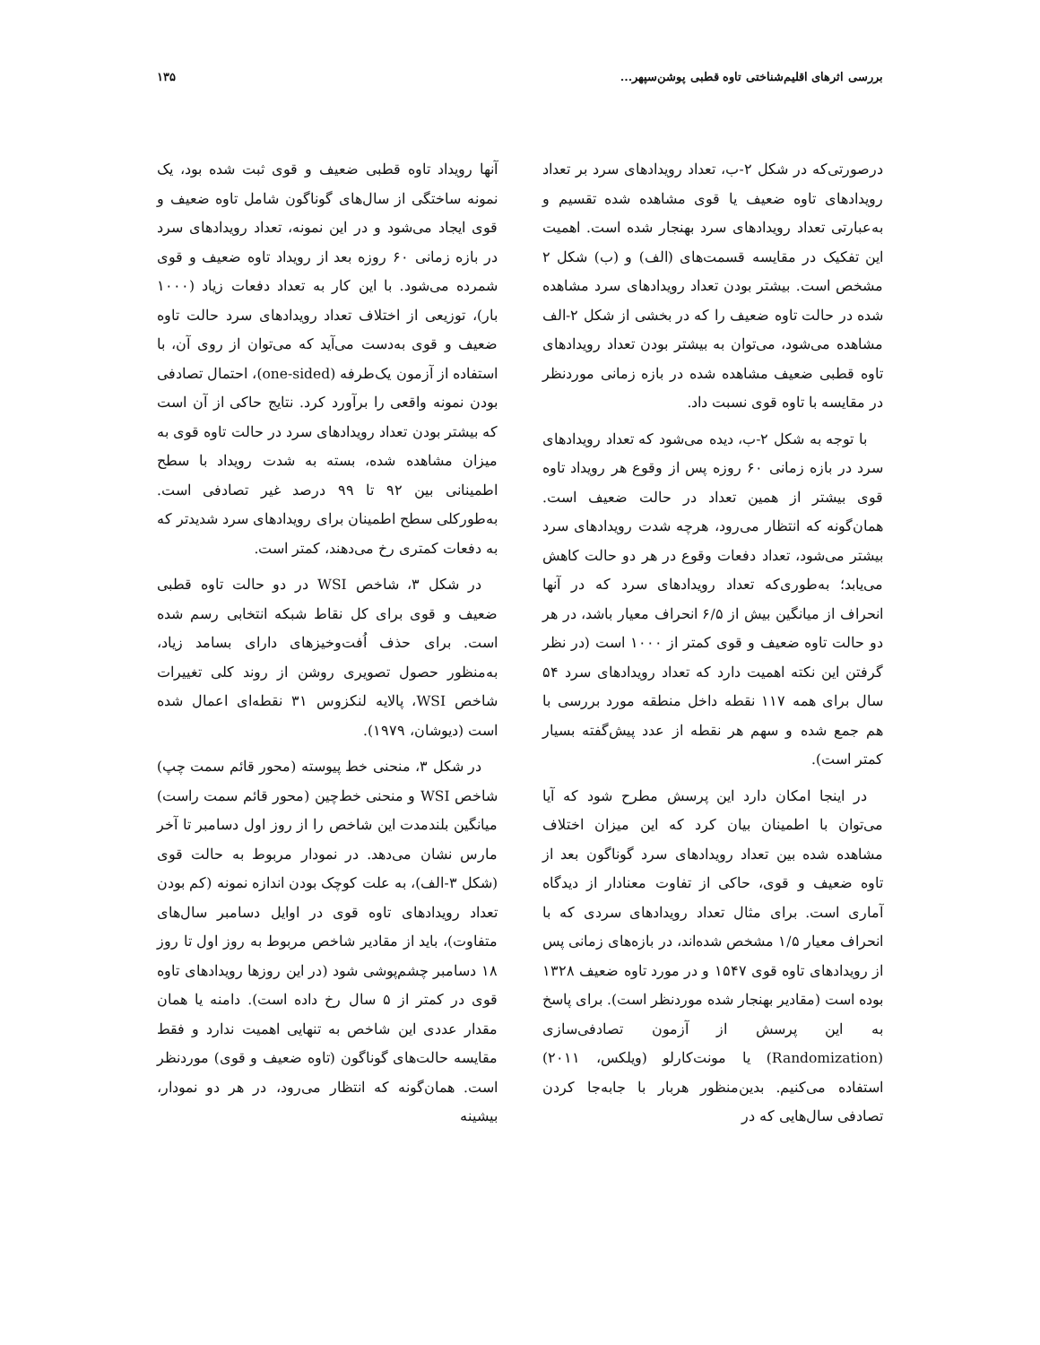بررسی اثرهای اقلیم‌شناختی تاوه قطبی پوشن‌سپهر... ۱۳۵
درصورتی‌که در شکل ۲-ب، تعداد رویدادهای سرد بر تعداد رویدادهای تاوه ضعیف یا قوی مشاهده شده تقسیم و به‌عبارتی تعداد رویدادهای سرد بهنجار شده است. اهمیت این تفکیک در مقایسه قسمت‌های (الف) و (ب) شکل ۲ مشخص است. بیشتر بودن تعداد رویدادهای سرد مشاهده شده در حالت تاوه ضعیف را که در بخشی از شکل ۲-الف مشاهده می‌شود، می‌توان به بیشتر بودن تعداد رویدادهای تاوه قطبی ضعیف مشاهده شده در بازه زمانی موردنظر در مقایسه با تاوه قوی نسبت داد.
با توجه به شکل ۲-ب، دیده می‌شود که تعداد رویدادهای سرد در بازه زمانی ۶۰ روزه پس از وقوع هر رویداد تاوه قوی بیشتر از همین تعداد در حالت ضعیف است. همان‌گونه که انتظار می‌رود، هرچه شدت رویدادهای سرد بیشتر می‌شود، تعداد دفعات وقوع در هر دو حالت کاهش می‌یابد؛ به‌طوری‌که تعداد رویدادهای سرد که در آنها انحراف از میانگین بیش از ۶/۵ انحراف معیار باشد، در هر دو حالت تاوه ضعیف و قوی کمتر از ۱۰۰۰ است (در نظر گرفتن این نکته اهمیت دارد که تعداد رویدادهای سرد ۵۴ سال برای همه ۱۱۷ نقطه داخل منطقه مورد بررسی با هم جمع شده و سهم هر نقطه از عدد پیش‌گفته بسیار کمتر است).
در اینجا امکان دارد این پرسش مطرح شود که آیا می‌توان با اطمینان بیان کرد که این میزان اختلاف مشاهده شده بین تعداد رویدادهای سرد گوناگون بعد از تاوه ضعیف و قوی، حاکی از تفاوت معنادار از دیدگاه آماری است. برای مثال تعداد رویدادهای سردی که با انحراف معیار ۱/۵ مشخص شده‌اند، در بازه‌های زمانی پس از رویدادهای تاوه قوی ۱۵۴۷ و در مورد تاوه ضعیف ۱۳۲۸ بوده است (مقادیر بهنجار شده موردنظر است). برای پاسخ به این پرسش از آزمون تصادفی‌سازی (Randomization) یا مونت‌کارلو (ویلکس، ۲۰۱۱) استفاده می‌کنیم. بدین‌منظور هربار با جابه‌جا کردن تصادفی سال‌هایی که در
آنها رویداد تاوه قطبی ضعیف و قوی ثبت شده بود، یک نمونه ساختگی از سال‌های گوناگون شامل تاوه ضعیف و قوی ایجاد می‌شود و در این نمونه، تعداد رویدادهای سرد در بازه زمانی ۶۰ روزه بعد از رویداد تاوه ضعیف و قوی شمرده می‌شود. با این کار به تعداد دفعات زیاد (۱۰۰۰ بار)، توزیعی از اختلاف تعداد رویدادهای سرد حالت تاوه ضعیف و قوی به‌دست می‌آید که می‌توان از روی آن، با استفاده از آزمون یک‌طرفه (one-sided)، احتمال تصادفی بودن نمونه واقعی را برآورد کرد. نتایج حاکی از آن است که بیشتر بودن تعداد رویدادهای سرد در حالت تاوه قوی به میزان مشاهده شده، بسته به شدت رویداد با سطح اطمینانی بین ۹۲ تا ۹۹ درصد غیر تصادفی است. به‌طورکلی سطح اطمینان برای رویدادهای سرد شدیدتر که به دفعات کمتری رخ می‌دهند، کمتر است.
در شکل ۳، شاخص WSI در دو حالت تاوه قطبی ضعیف و قوی برای کل نقاط شبکه انتخابی رسم شده است. برای حذف اُفت‌وخیزهای دارای بسامد زیاد، به‌منظور حصول تصویری روشن از روند کلی تغییرات شاخص WSI، پالایه لنکزوس ۳۱ نقطه‌ای اعمال شده است (دیوشان، ۱۹۷۹).
در شکل ۳، منحنی خط پیوسته (محور قائم سمت چپ) شاخص WSI و منحنی خط‌چین (محور قائم سمت راست) میانگین بلندمدت این شاخص را از روز اول دسامبر تا آخر مارس نشان می‌دهد. در نمودار مربوط به حالت قوی (شکل ۳-الف)، به علت کوچک بودن اندازه نمونه (کم بودن تعداد رویدادهای تاوه قوی در اوایل دسامبر سال‌های متفاوت)، باید از مقادیر شاخص مربوط به روز اول تا روز ۱۸ دسامبر چشم‌پوشی شود (در این روزها رویدادهای تاوه قوی در کمتر از ۵ سال رخ داده است). دامنه یا همان مقدار عددی این شاخص به تنهایی اهمیت ندارد و فقط مقایسه حالت‌های گوناگون (تاوه ضعیف و قوی) موردنظر است. همان‌گونه که انتظار می‌رود، در هر دو نمودار، بیشینه